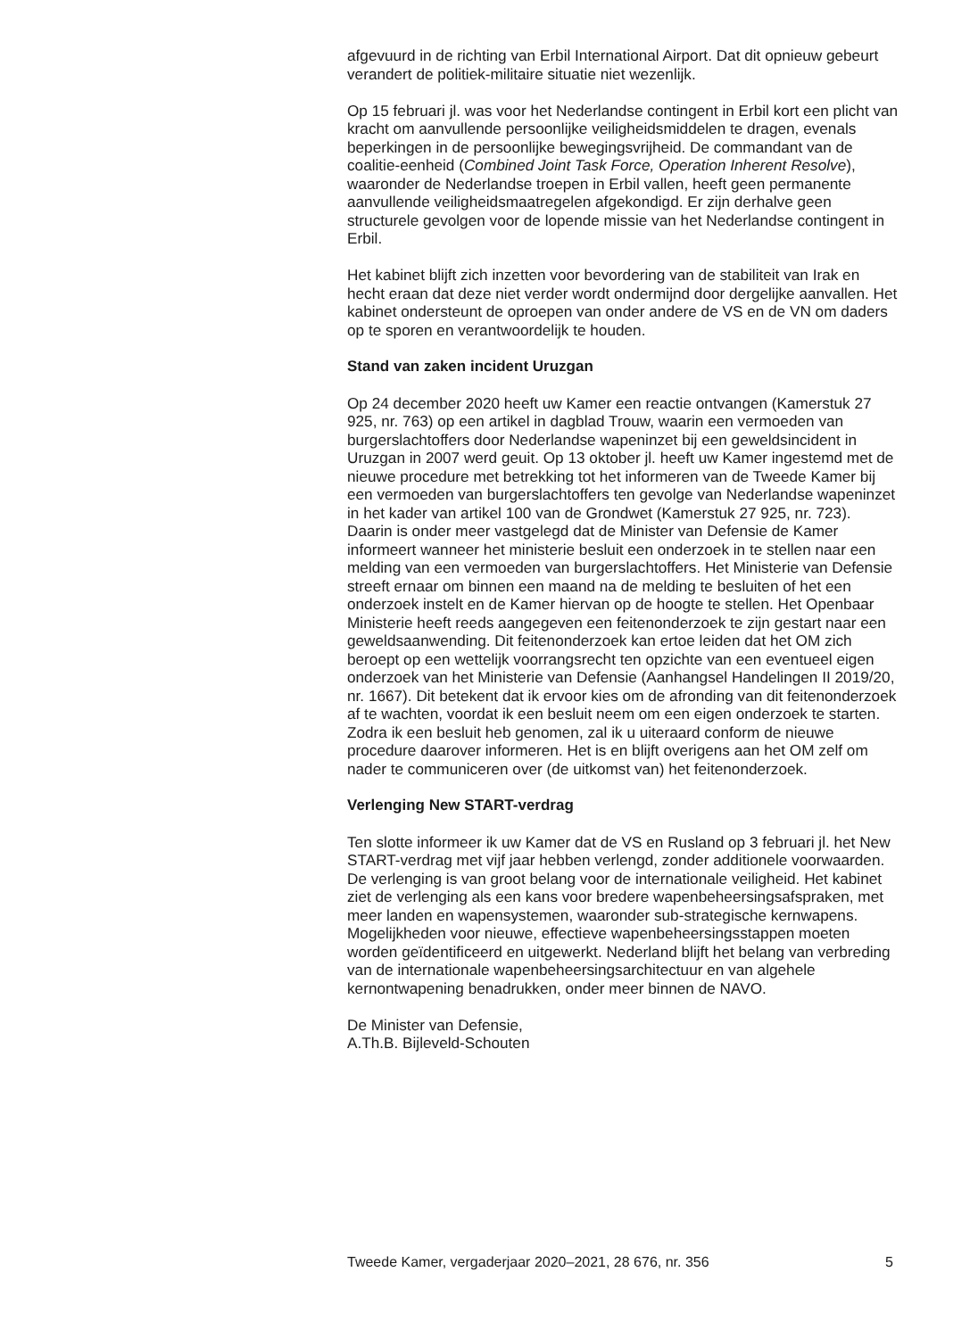afgevuurd in de richting van Erbil International Airport. Dat dit opnieuw gebeurt verandert de politiek-militaire situatie niet wezenlijk.
Op 15 februari jl. was voor het Nederlandse contingent in Erbil kort een plicht van kracht om aanvullende persoonlijke veiligheidsmiddelen te dragen, evenals beperkingen in de persoonlijke bewegingsvrijheid. De commandant van de coalitie-eenheid (Combined Joint Task Force, Operation Inherent Resolve), waaronder de Nederlandse troepen in Erbil vallen, heeft geen permanente aanvullende veiligheidsmaatregelen afgekondigd. Er zijn derhalve geen structurele gevolgen voor de lopende missie van het Nederlandse contingent in Erbil.
Het kabinet blijft zich inzetten voor bevordering van de stabiliteit van Irak en hecht eraan dat deze niet verder wordt ondermijnd door dergelijke aanvallen. Het kabinet ondersteunt de oproepen van onder andere de VS en de VN om daders op te sporen en verantwoordelijk te houden.
Stand van zaken incident Uruzgan
Op 24 december 2020 heeft uw Kamer een reactie ontvangen (Kamerstuk 27 925, nr. 763) op een artikel in dagblad Trouw, waarin een vermoeden van burgerslachtoffers door Nederlandse wapeninzet bij een geweldsincident in Uruzgan in 2007 werd geuit. Op 13 oktober jl. heeft uw Kamer ingestemd met de nieuwe procedure met betrekking tot het informeren van de Tweede Kamer bij een vermoeden van burgerslachtoffers ten gevolge van Nederlandse wapeninzet in het kader van artikel 100 van de Grondwet (Kamerstuk 27 925, nr. 723). Daarin is onder meer vastgelegd dat de Minister van Defensie de Kamer informeert wanneer het ministerie besluit een onderzoek in te stellen naar een melding van een vermoeden van burgerslachtoffers. Het Ministerie van Defensie streeft ernaar om binnen een maand na de melding te besluiten of het een onderzoek instelt en de Kamer hiervan op de hoogte te stellen. Het Openbaar Ministerie heeft reeds aangegeven een feitenonderzoek te zijn gestart naar een geweldsaanwending. Dit feitenonderzoek kan ertoe leiden dat het OM zich beroept op een wettelijk voorrangsrecht ten opzichte van een eventueel eigen onderzoek van het Ministerie van Defensie (Aanhangsel Handelingen II 2019/20, nr. 1667). Dit betekent dat ik ervoor kies om de afronding van dit feitenonderzoek af te wachten, voordat ik een besluit neem om een eigen onderzoek te starten. Zodra ik een besluit heb genomen, zal ik u uiteraard conform de nieuwe procedure daarover informeren. Het is en blijft overigens aan het OM zelf om nader te communiceren over (de uitkomst van) het feitenonderzoek.
Verlenging New START-verdrag
Ten slotte informeer ik uw Kamer dat de VS en Rusland op 3 februari jl. het New START-verdrag met vijf jaar hebben verlengd, zonder additionele voorwaarden. De verlenging is van groot belang voor de internationale veiligheid. Het kabinet ziet de verlenging als een kans voor bredere wapenbeheersingsafspraken, met meer landen en wapensystemen, waaronder sub-strategische kernwapens. Mogelijkheden voor nieuwe, effectieve wapenbeheersingsstappen moeten worden geïdentificeerd en uitgewerkt. Nederland blijft het belang van verbreding van de internationale wapenbeheersingsarchitectuur en van algehele kernontwapening benadrukken, onder meer binnen de NAVO.
De Minister van Defensie,
A.Th.B. Bijleveld-Schouten
Tweede Kamer, vergaderjaar 2020–2021, 28 676, nr. 356 5